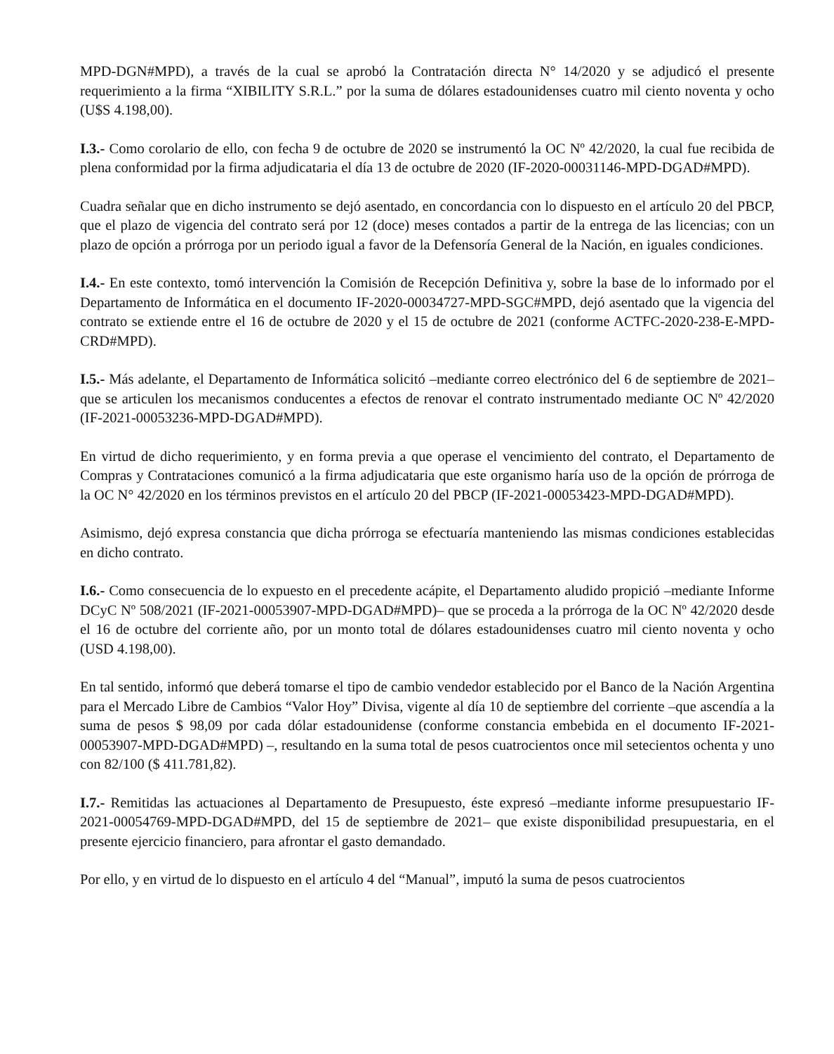MPD-DGN#MPD), a través de la cual se aprobó la Contratación directa N° 14/2020 y se adjudicó el presente requerimiento a la firma “XIBILITY S.R.L.” por la suma de dólares estadounidenses cuatro mil ciento noventa y ocho (U$S 4.198,00).
I.3.- Como corolario de ello, con fecha 9 de octubre de 2020 se instrumentó la OC Nº 42/2020, la cual fue recibida de plena conformidad por la firma adjudicataria el día 13 de octubre de 2020 (IF-2020-00031146-MPD-DGAD#MPD).
Cuadra señalar que en dicho instrumento se dejó asentado, en concordancia con lo dispuesto en el artículo 20 del PBCP, que el plazo de vigencia del contrato será por 12 (doce) meses contados a partir de la entrega de las licencias; con un plazo de opción a prórroga por un periodo igual a favor de la Defensoría General de la Nación, en iguales condiciones.
I.4.- En este contexto, tomó intervención la Comisión de Recepción Definitiva y, sobre la base de lo informado por el Departamento de Informática en el documento IF-2020-00034727-MPD-SGC#MPD, dejó asentado que la vigencia del contrato se extiende entre el 16 de octubre de 2020 y el 15 de octubre de 2021 (conforme ACTFC-2020-238-E-MPD-CRD#MPD).
I.5.- Más adelante, el Departamento de Informática solicitó –mediante correo electrónico del 6 de septiembre de 2021– que se articulen los mecanismos conducentes a efectos de renovar el contrato instrumentado mediante OC Nº 42/2020 (IF-2021-00053236-MPD-DGAD#MPD).
En virtud de dicho requerimiento, y en forma previa a que operase el vencimiento del contrato, el Departamento de Compras y Contrataciones comunicó a la firma adjudicataria que este organismo haría uso de la opción de prórroga de la OC N° 42/2020 en los términos previstos en el artículo 20 del PBCP (IF-2021-00053423-MPD-DGAD#MPD).
Asimismo, dejó expresa constancia que dicha prórroga se efectuaría manteniendo las mismas condiciones establecidas en dicho contrato.
I.6.- Como consecuencia de lo expuesto en el precedente acápite, el Departamento aludido propició –mediante Informe DCyC Nº 508/2021 (IF-2021-00053907-MPD-DGAD#MPD)– que se proceda a la prórroga de la OC Nº 42/2020 desde el 16 de octubre del corriente año, por un monto total de dólares estadounidenses cuatro mil ciento noventa y ocho (USD 4.198,00).
En tal sentido, informó que deberá tomarse el tipo de cambio vendedor establecido por el Banco de la Nación Argentina para el Mercado Libre de Cambios “Valor Hoy” Divisa, vigente al día 10 de septiembre del corriente –que ascendía a la suma de pesos $ 98,09 por cada dólar estadounidense (conforme constancia embebida en el documento IF-2021-00053907-MPD-DGAD#MPD) –, resultando en la suma total de pesos cuatrocientos once mil setecientos ochenta y uno con 82/100 ($ 411.781,82).
I.7.- Remitidas las actuaciones al Departamento de Presupuesto, éste expresó –mediante informe presupuestario IF-2021-00054769-MPD-DGAD#MPD, del 15 de septiembre de 2021– que existe disponibilidad presupuestaria, en el presente ejercicio financiero, para afrontar el gasto demandado.
Por ello, y en virtud de lo dispuesto en el artículo 4 del “Manual”, imputó la suma de pesos cuatrocientos